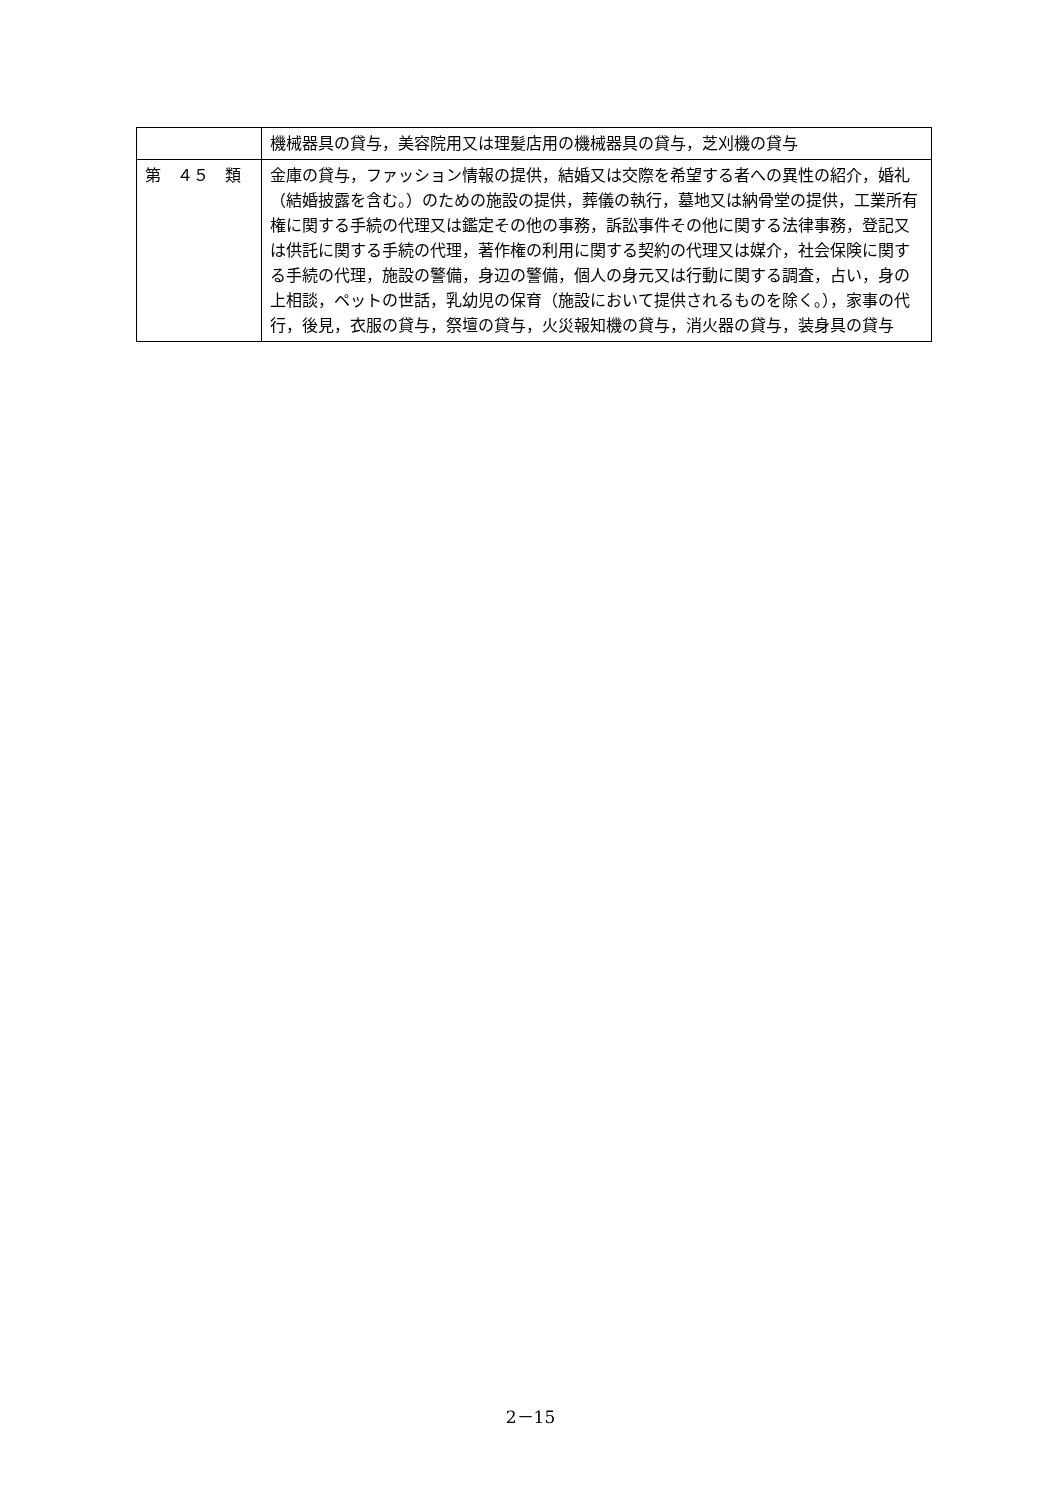| | 機械器具の貸与，美容院用又は理髪店用の機械器具の貸与，芝刈機の貸与 |
| 第 ４５ 類 | 金庫の貸与，ファッション情報の提供，結婚又は交際を希望する者への異性の紹介，婚礼（結婚披露を含む。）のための施設の提供，葬儀の執行，墓地又は納骨堂の提供，工業所有権に関する手続の代理又は鑑定その他の事務，訴訟事件その他に関する法律事務，登記又は供託に関する手続の代理，著作権の利用に関する契約の代理又は媒介，社会保険に関する手続の代理，施設の警備，身辺の警備，個人の身元又は行動に関する調査，占い，身の上相談，ペットの世話，乳幼児の保育（施設において提供されるものを除く。），家事の代行，後見，衣服の貸与，祭壇の貸与，火災報知機の貸与，消火器の貸与，装身具の貸与 |
2－15